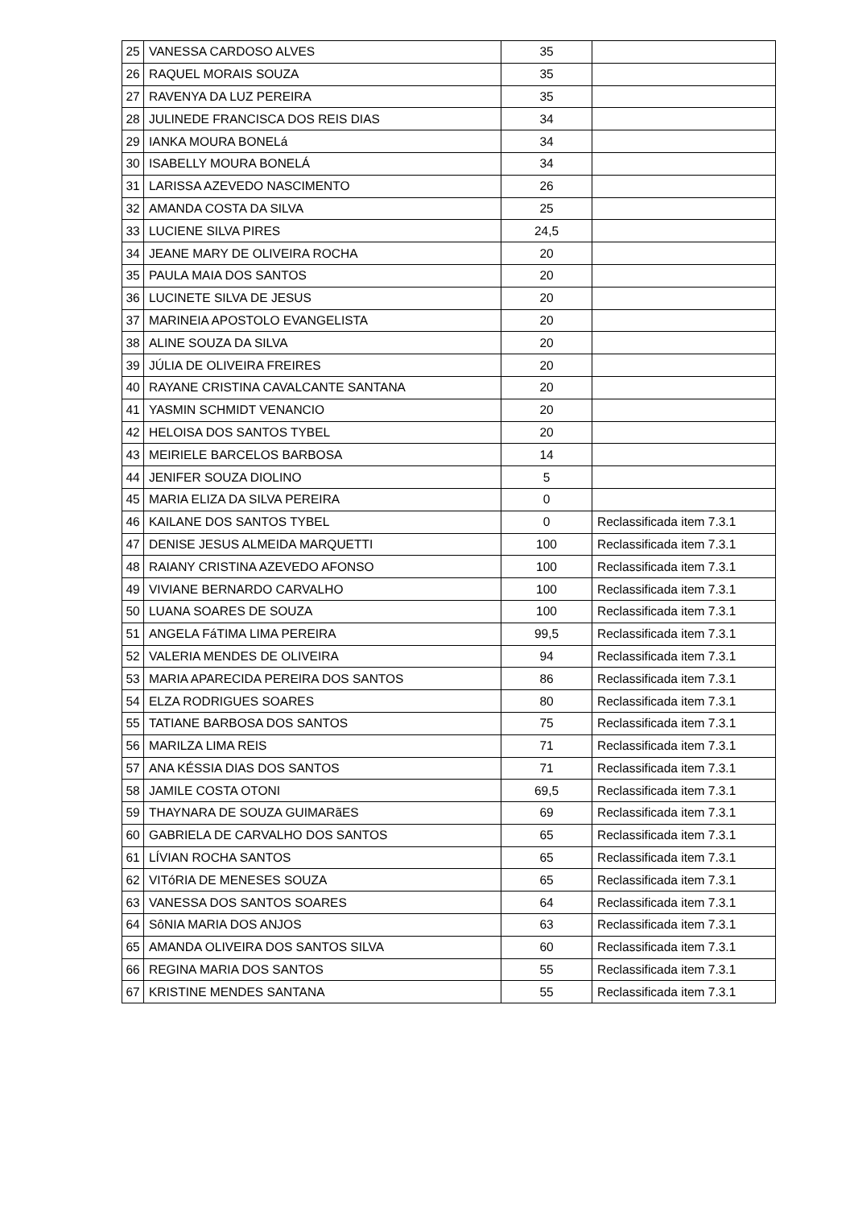| 25 | VANESSA CARDOSO ALVES | 35 | |
| 26 | RAQUEL MORAIS SOUZA | 35 | |
| 27 | RAVENYA DA LUZ PEREIRA | 35 | |
| 28 | JULINEDE FRANCISCA DOS REIS DIAS | 34 | |
| 29 | IANKA MOURA BONELá | 34 | |
| 30 | ISABELLY MOURA BONELÁ | 34 | |
| 31 | LARISSA AZEVEDO NASCIMENTO | 26 | |
| 32 | AMANDA COSTA DA SILVA | 25 | |
| 33 | LUCIENE SILVA PIRES | 24,5 | |
| 34 | JEANE MARY DE OLIVEIRA ROCHA | 20 | |
| 35 | PAULA MAIA DOS SANTOS | 20 | |
| 36 | LUCINETE SILVA DE JESUS | 20 | |
| 37 | MARINEIA APOSTOLO EVANGELISTA | 20 | |
| 38 | ALINE SOUZA DA SILVA | 20 | |
| 39 | JÚLIA DE OLIVEIRA FREIRES | 20 | |
| 40 | RAYANE CRISTINA CAVALCANTE SANTANA | 20 | |
| 41 | YASMIN SCHMIDT VENANCIO | 20 | |
| 42 | HELOISA DOS SANTOS TYBEL | 20 | |
| 43 | MEIRIELE BARCELOS BARBOSA | 14 | |
| 44 | JENIFER SOUZA DIOLINO | 5 | |
| 45 | MARIA ELIZA DA SILVA PEREIRA | 0 | |
| 46 | KAILANE DOS SANTOS TYBEL | 0 | Reclassificada item 7.3.1 |
| 47 | DENISE JESUS ALMEIDA MARQUETTI | 100 | Reclassificada item 7.3.1 |
| 48 | RAIANY CRISTINA AZEVEDO AFONSO | 100 | Reclassificada item 7.3.1 |
| 49 | VIVIANE BERNARDO CARVALHO | 100 | Reclassificada item 7.3.1 |
| 50 | LUANA SOARES DE SOUZA | 100 | Reclassificada item 7.3.1 |
| 51 | ANGELA FáTIMA LIMA PEREIRA | 99,5 | Reclassificada item 7.3.1 |
| 52 | VALERIA MENDES DE OLIVEIRA | 94 | Reclassificada item 7.3.1 |
| 53 | MARIA APARECIDA PEREIRA DOS SANTOS | 86 | Reclassificada item 7.3.1 |
| 54 | ELZA RODRIGUES SOARES | 80 | Reclassificada item 7.3.1 |
| 55 | TATIANE BARBOSA DOS SANTOS | 75 | Reclassificada item 7.3.1 |
| 56 | MARILZA LIMA REIS | 71 | Reclassificada item 7.3.1 |
| 57 | ANA KÉSSIA DIAS DOS SANTOS | 71 | Reclassificada item 7.3.1 |
| 58 | JAMILE COSTA OTONI | 69,5 | Reclassificada item 7.3.1 |
| 59 | THAYNARA DE SOUZA GUIMARãES | 69 | Reclassificada item 7.3.1 |
| 60 | GABRIELA DE CARVALHO DOS SANTOS | 65 | Reclassificada item 7.3.1 |
| 61 | LÍVIAN ROCHA SANTOS | 65 | Reclassificada item 7.3.1 |
| 62 | VITóRIA DE MENESES SOUZA | 65 | Reclassificada item 7.3.1 |
| 63 | VANESSA DOS SANTOS SOARES | 64 | Reclassificada item 7.3.1 |
| 64 | SôNIA MARIA DOS ANJOS | 63 | Reclassificada item 7.3.1 |
| 65 | AMANDA OLIVEIRA DOS SANTOS SILVA | 60 | Reclassificada item 7.3.1 |
| 66 | REGINA MARIA DOS SANTOS | 55 | Reclassificada item 7.3.1 |
| 67 | KRISTINE MENDES SANTANA | 55 | Reclassificada item 7.3.1 |